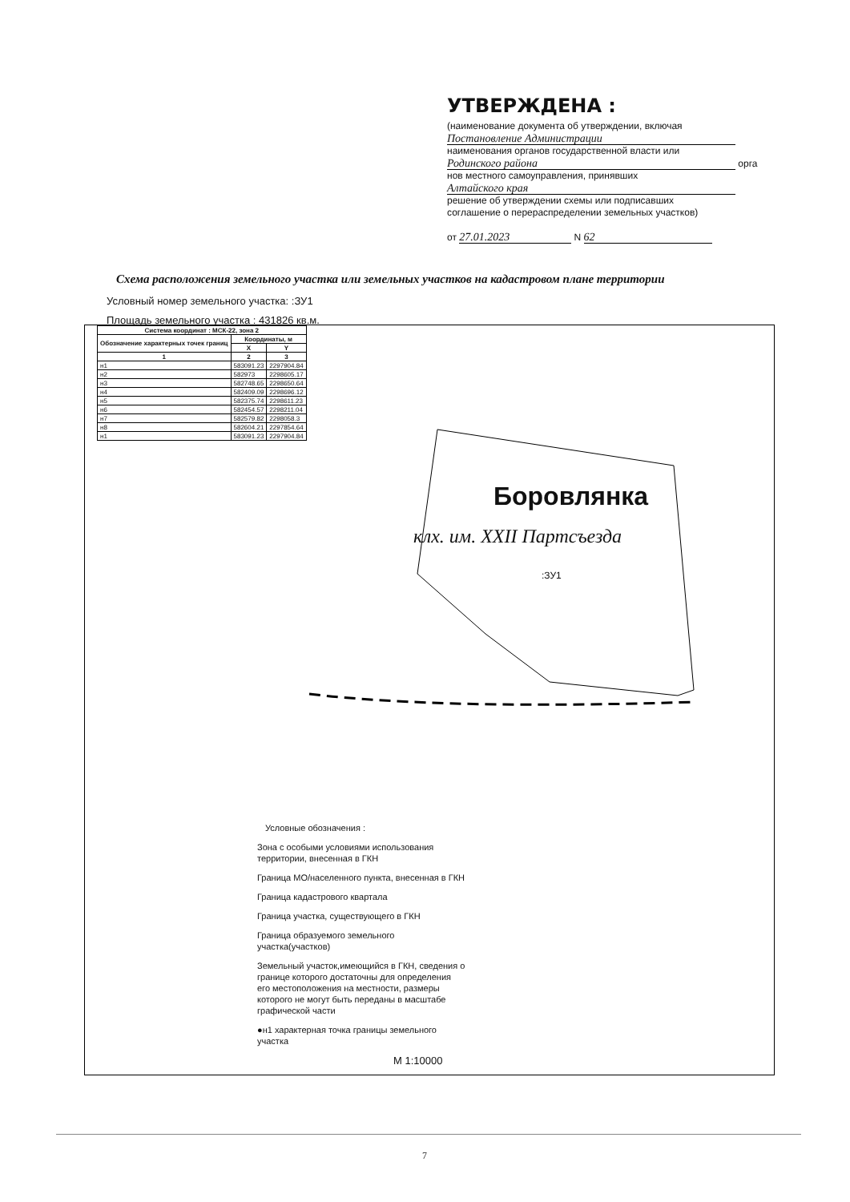УТВЕРЖДЕНА :
(наименование документа об утверждении, включая
Постановление Администрации
наименования органов государственной власти или
Родинского района орга
нов местного самоуправления, принявших
Алтайского края
решение об утверждении схемы или подписавших
соглашение о перераспределении земельных участков)
от 27.01.2023 N 62
Схема расположения земельного участка или земельных участков на кадастровом плане территории
Условный номер земельного участка: :ЗУ1
Площадь земельного участка : 431826 кв.м.
| Система координат : МСК-22, зона 2 | | |
| --- | --- | --- |
| Обозначение характерных точек границ | Координаты, м | |
| | X | Y |
| 1 | 2 | 3 |
| н1 | 583091.23 | 2297904.84 |
| н2 | 582973 | 2298605.17 |
| н3 | 582748.65 | 2298650.64 |
| н4 | 582409.09 | 2298696.12 |
| н5 | 582375.74 | 2298611.23 |
| н6 | 582454.57 | 2298211.04 |
| н7 | 582579.82 | 2298058.3 |
| н8 | 582604.21 | 2297854.64 |
| н1 | 583091.23 | 2297904.84 |
Боровлянка
клх. им. XXII Партсъезда
:ЗУ1
Условные обозначения :
Зона с особыми условиями использования территории, внесенная в ГКН
Граница МО/населенного пункта, внесенная в ГКН
Граница кадастрового квартала
Граница участка, существующего в ГКН
Граница образуемого земельного участка(участков)
Земельный участок,имеющийся в ГКН, сведения о границе которого достаточны для определения его местоположения на местности, размеры которого не могут быть переданы в масштабе графической части
●н1 характерная точка границы земельного участка
М 1:10000
7